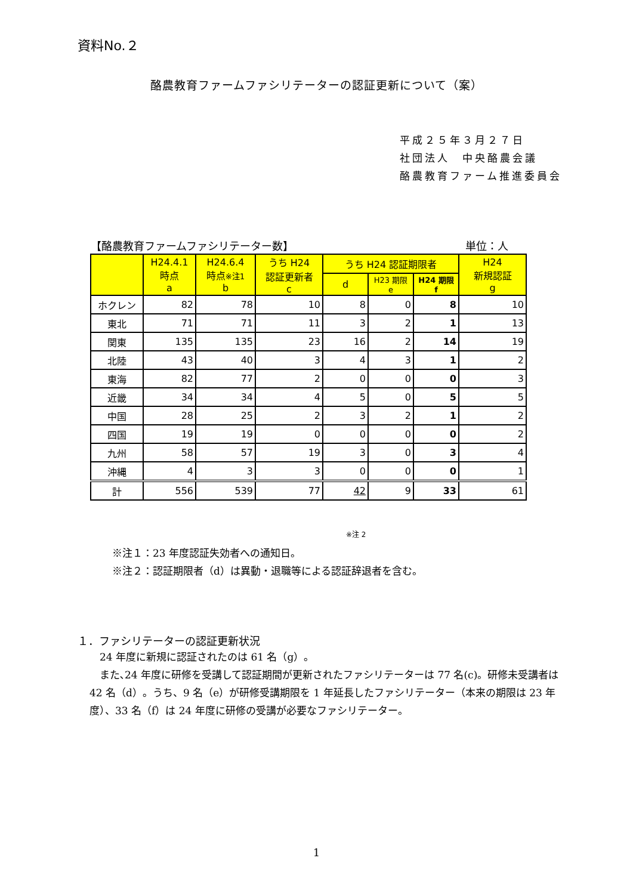資料No.２
酪農教育ファームファシリテーターの認証更新について（案）
平成２５年３月２７日
社団法人　中央酪農会議
酪農教育ファーム推進委員会
【酪農教育ファームファシリテーター数】 単位：人
| | H24.4.1 時点 a | H24.6.4 時点 ※注1 b | うち H24 認証更新者 c | うち H24 認証期限者 | | | H24 新規認証 g |
| --- | --- | --- | --- | --- | --- | --- | --- |
| | | | | d | H23 期限 e | H24 期限 f | |
| ホクレン | 82 | 78 | 10 | 8 | 0 | 8 | 10 |
| 東北 | 71 | 71 | 11 | 3 | 2 | 1 | 13 |
| 関東 | 135 | 135 | 23 | 16 | 2 | 14 | 19 |
| 北陸 | 43 | 40 | 3 | 4 | 3 | 1 | 2 |
| 東海 | 82 | 77 | 2 | 0 | 0 | 0 | 3 |
| 近畿 | 34 | 34 | 4 | 5 | 0 | 5 | 5 |
| 中国 | 28 | 25 | 2 | 3 | 2 | 1 | 2 |
| 四国 | 19 | 19 | 0 | 0 | 0 | 0 | 2 |
| 九州 | 58 | 57 | 19 | 3 | 0 | 3 | 4 |
| 沖縄 | 4 | 3 | 3 | 0 | 0 | 0 | 1 |
| 計 | 556 | 539 | 77 | 42 | 9 | 33 | 61 |
※注 2
※注１：23 年度認証失効者への通知日。
※注２：認証期限者（d）は異動・退職等による認証辞退者を含む。
１．ファシリテーターの認証更新状況
　24 年度に新規に認証されたのは 61 名（g）。
　また､24 年度に研修を受講して認証期間が更新されたファシリテーターは 77 名(c)。研修未受講者は 42 名（d）。うち、9 名（e）が研修受講期限を 1 年延長したファシリテーター（本来の期限は 23 年度）、33 名（f）は 24 年度に研修の受講が必要なファシリテーター。
1